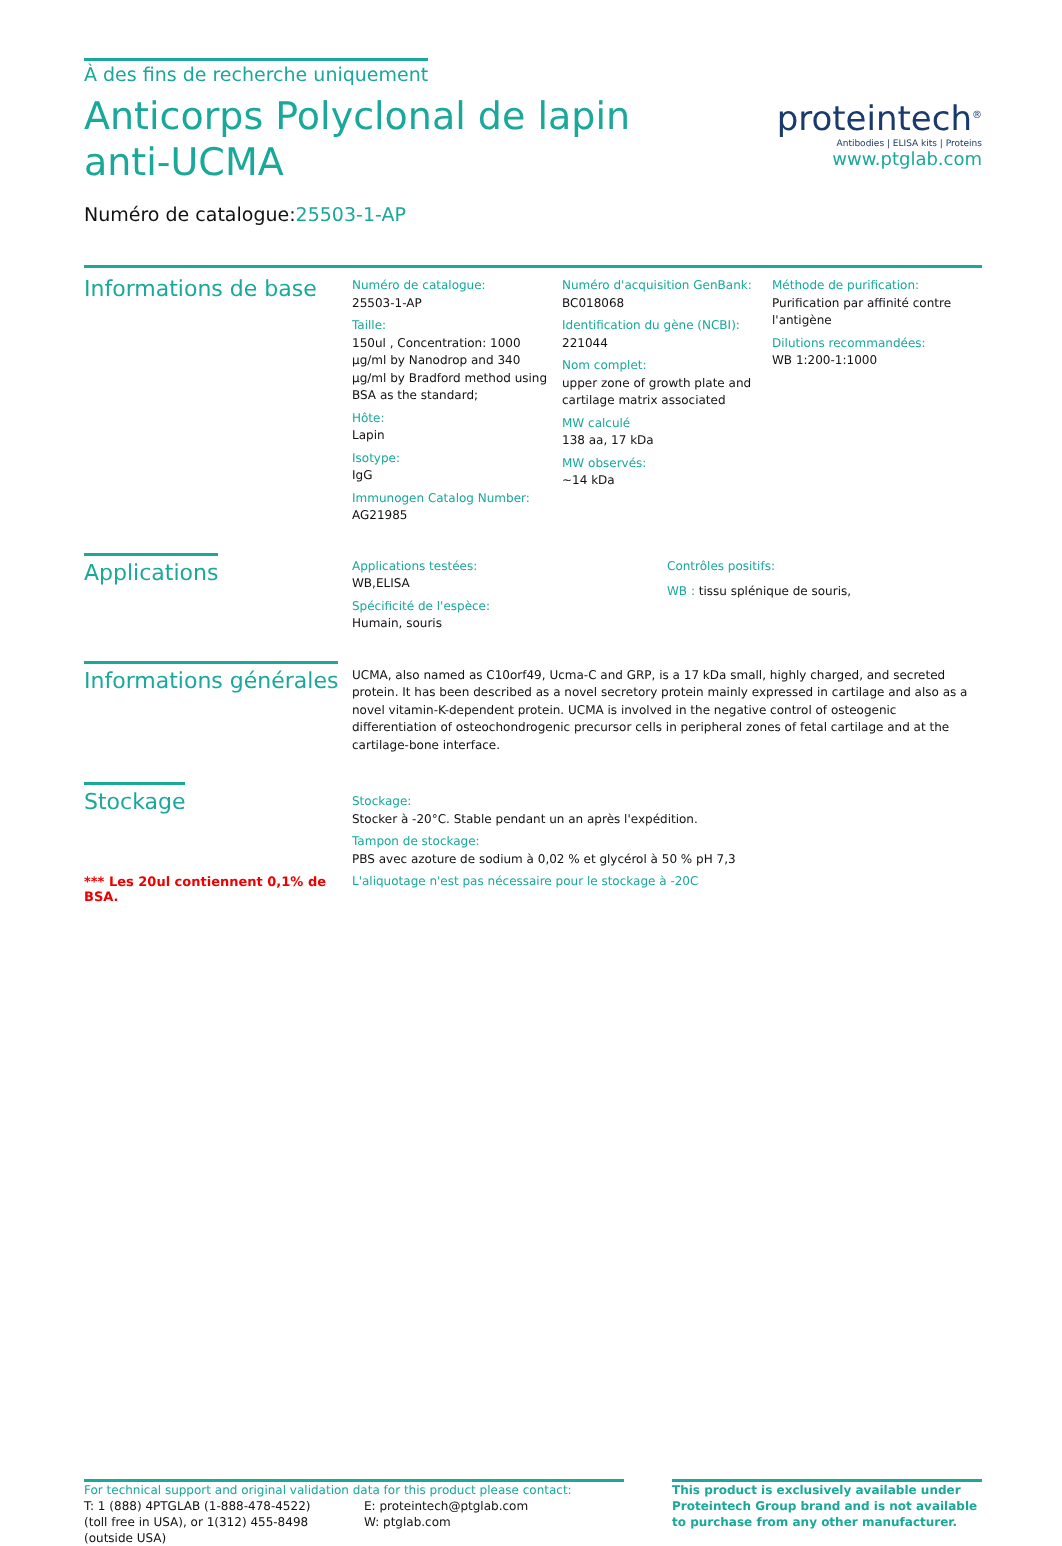À des fins de recherche uniquement
Anticorps Polyclonal de lapin anti-UCMA
Numéro de catalogue:25503-1-AP
proteintech<sup>®</sup>
Antibodies | ELISA kits | Proteins
www.ptglab.com
Informations de base
Numéro de catalogue:
25503-1-AP
Taille:
150ul , Concentration: 1000 μg/ml by Nanodrop and 340 μg/ml by Bradford method using BSA as the standard;
Hôte:
Lapin
Isotype:
IgG
Immunogen Catalog Number:
AG21985
Numéro d'acquisition GenBank:
BC018068
Identification du gène (NCBI):
221044
Nom complet:
upper zone of growth plate and cartilage matrix associated
MW calculé
138 aa, 17 kDa
MW observés:
~14 kDa
Méthode de purification:
Purification par affinité contre l'antigène
Dilutions recommandées:
WB 1:200-1:1000
Applications
Applications testées:
WB,ELISA
Spécificité de l'espèce:
Humain, souris
Contrôles positifs:
WB : tissu splénique de souris,
Informations générales
UCMA, also named as C10orf49, Ucma-C and GRP, is a 17 kDa small, highly charged, and secreted protein. It has been described as a novel secretory protein mainly expressed in cartilage and also as a novel vitamin-K-dependent protein. UCMA is involved in the negative control of osteogenic differentiation of osteochondrogenic precursor cells in peripheral zones of fetal cartilage and at the cartilage-bone interface.
Stockage
*** Les 20ul contiennent 0,1% de BSA.
Stockage:
Stocker à -20°C. Stable pendant un an après l'expédition.
Tampon de stockage:
PBS avec azoture de sodium à 0,02 % et glycérol à 50 % pH 7,3
L'aliquotage n'est pas nécessaire pour le stockage à -20C
For technical support and original validation data for this product please contact:
T: 1 (888) 4PTGLAB (1-888-478-4522) (toll free in USA), or 1(312) 455-8498 (outside USA)
E: proteintech@ptglab.com
W: ptglab.com
This product is exclusively available under Proteintech Group brand and is not available to purchase from any other manufacturer.